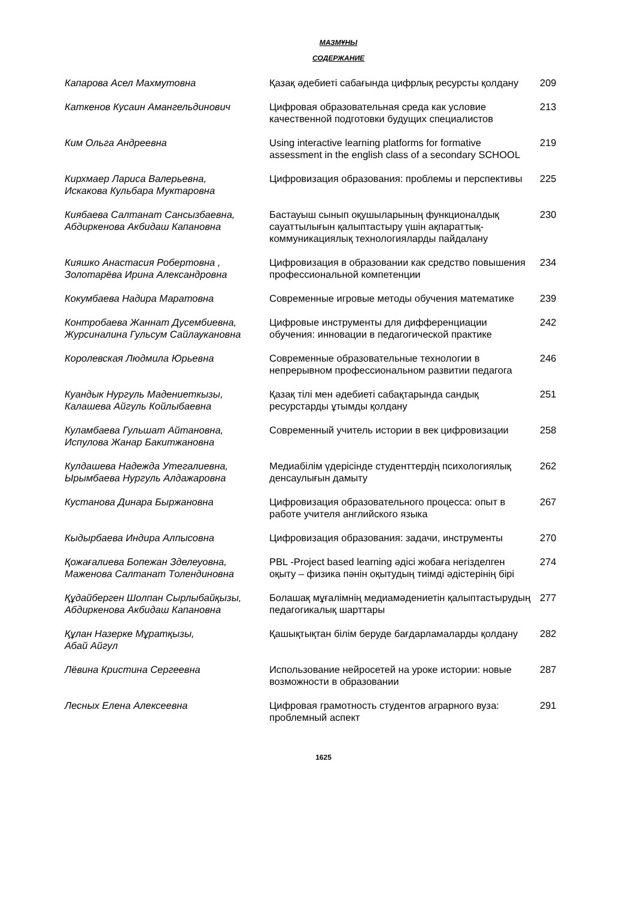МАЗМҰНЫ
СОДЕРЖАНИЕ
| Капарова Асел Махмутовна | Қазақ әдебиеті сабағында цифрлық ресурсты қолдану | 209 |
| Каткенов Кусаин Амангельдинович | Цифровая образовательная среда как условие качественной подготовки будущих специалистов | 213 |
| Ким Ольга Андреевна | Using interactive learning platforms for formative assessment in the english class of a secondary SCHOOL | 219 |
| Кирхмаер Лариса Валерьевна, Искакова Кульбара Муктаровна | Цифровизация образования: проблемы и перспективы | 225 |
| Киябаева Салтанат Сансызбаевна, Абдиркенова Акбидаш Капановна | Бастауыш сынып оқушыларының функционалдық сауаттылығын қалыптастыру үшін ақпараттық-коммуникациялық технологияларды пайдалану | 230 |
| Кияшко Анастасия Робертовна , Золотарёва Ирина Александровна | Цифровизация в образовании как средство повышения профессиональной компетенции | 234 |
| Кокумбаева Надира Маратовна | Современные игровые методы обучения математике | 239 |
| Контробаева Жаннат Дусембиевна, Журсиналина Гульсум Сайлаукановна | Цифровые инструменты для дифференциации обучения: инновации в педагогической практике | 242 |
| Королевская Людмила Юрьевна | Современные образовательные технологии в непрерывном профессиональном развитии педагога | 246 |
| Куандык Нургуль Мадениеткызы, Калашева Айгуль Койлыбаевна | Қазақ тілі мен әдебиеті сабақтарында сандық ресурстарды ұтымды қолдану | 251 |
| Куламбаева Гульшат Айтановна, Испулова Жанар Бакитжановна | Современный учитель истории в век цифровизации | 258 |
| Кулдашева Надежда Утегалиевна, Ырымбаева Нургуль Алдажаровна | Медиабілім үдерісінде студенттердің психологиялық денсаулығын дамыту | 262 |
| Кустанова Динара Быржановна | Цифровизация образовательного процесса: опыт в работе учителя английского языка | 267 |
| Кыдырбаева Индира Алпысовна | Цифровизация образования: задачи, инструменты | 270 |
| Қожағалиева Бопежан Зделеуовна, Маженова Салтанат Толендиновна | PBL -Project based learning әдісі жобаға негізделген оқыту – физика пәнін оқытудың тиімді әдістерінің бірі | 274 |
| Құдайберген Шолпан Сырлыбайқызы, Абдиркенова Акбидаш Капановна | Болашақ мұғалімнің медиамәдениетін қалыптастырудың педагогикалық шарттары | 277 |
| Құлан Назерке Мұратқызы, Абай Айгул | Қашықтықтан білім беруде бағдарламаларды қолдану | 282 |
| Лёвина Кристина Сергеевна | Использование нейросетей на уроке истории: новые возможности в образовании | 287 |
| Лесных Елена Алексеевна | Цифровая грамотность студентов аграрного вуза: проблемный аспект | 291 |
1625